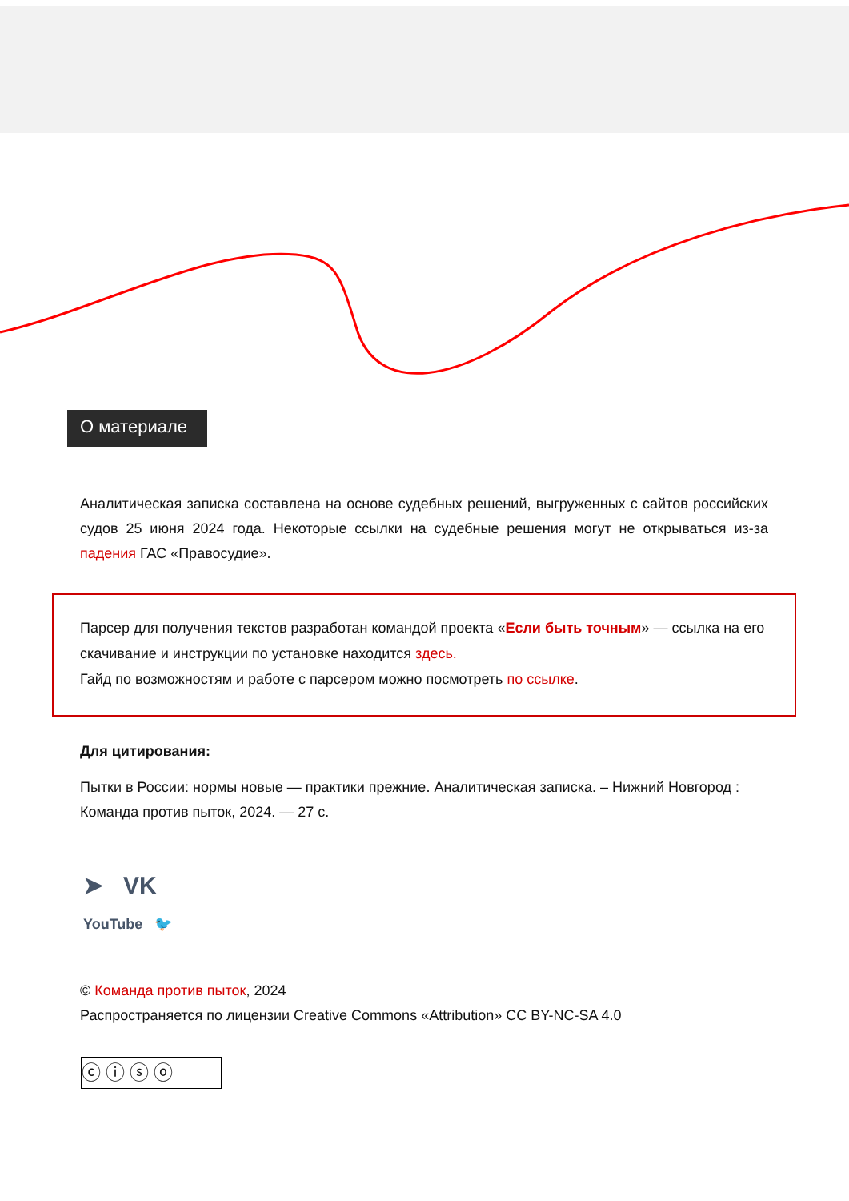О материале
Аналитическая записка составлена на основе судебных решений, выгруженных с сайтов российских судов 25 июня 2024 года. Некоторые ссылки на судебные решения могут не открываться из-за падения ГАС «Правосудие».
Парсер для получения текстов разработан командой проекта «Если быть точным» — ссылка на его скачивание и инструкции по установке находится здесь.
Гайд по возможностям и работе с парсером можно посмотреть по ссылке.
Для цитирования:
Пытки в России: нормы новые — практики прежние. Аналитическая записка. – Нижний Новгород : Команда против пыток, 2024. — 27 с.
➤ VK
YouTube 🐦
© Команда против пыток, 2024
Распространяется по лицензии Creative Commons «Attribution» CC BY-NC-SA 4.0
ⓒⓘⓢⓞ